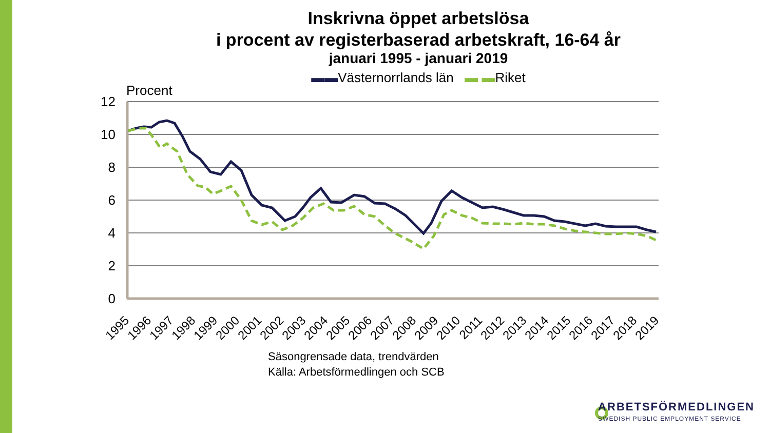Inskrivna öppet arbetslösa
i procent av registerbaserad arbetskraft, 16-64 år
januari 1995 - januari 2019
▬▬Västernorrlands län ▬ ▬Riket
Procent
12
10
8
6
4
2
0
1995
1996
1997
1998
1999
2000
2001
2002
2003
2004
2005
2006
2007
2008
2009
2010
2011
2012
2013
2014
2015
2016
2017
2018
2019
Säsongrensade data, trendvärden
Källa: Arbetsförmedlingen och SCB
ARBETSFÖRMEDLINGEN
SWEDISH PUBLIC EMPLOYMENT SERVICE